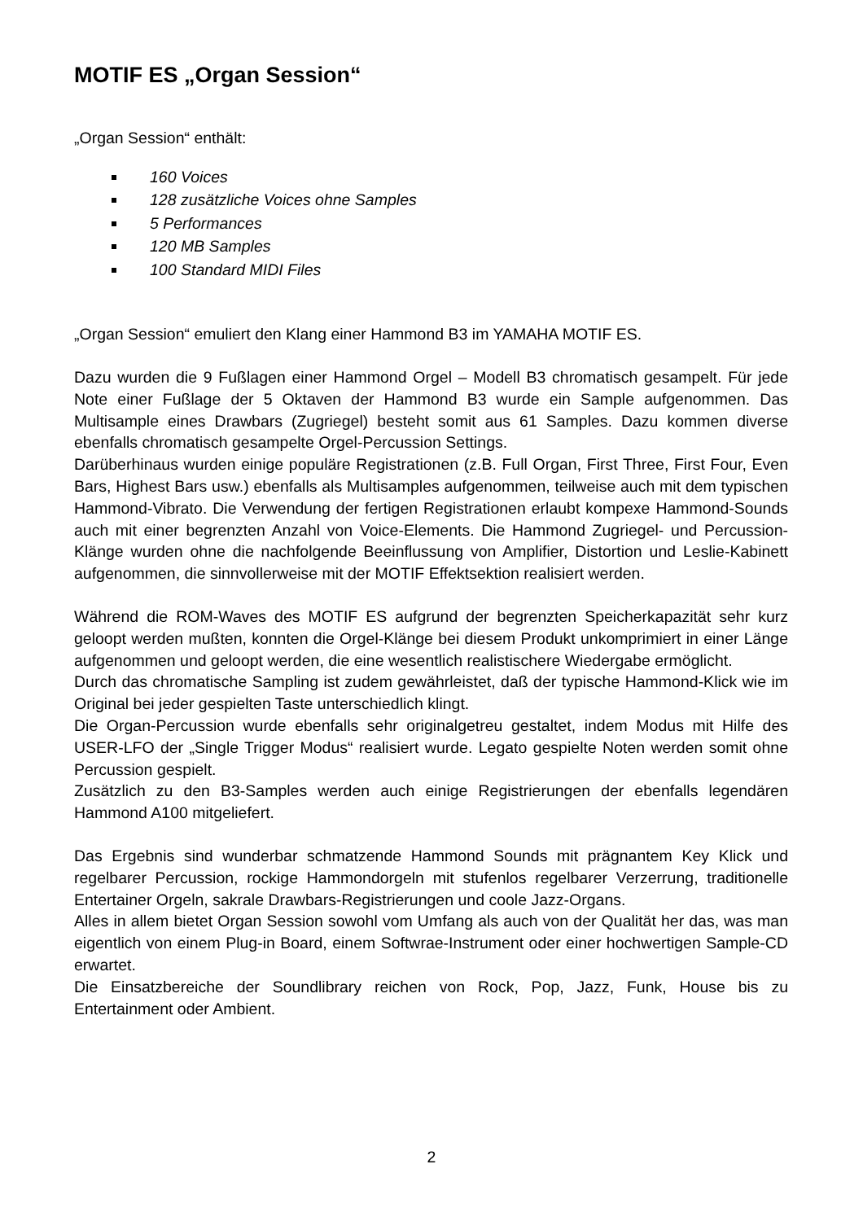MOTIF ES „Organ Session“
„Organ Session“ enthält:
160 Voices
128 zusätzliche Voices ohne Samples
5 Performances
120 MB Samples
100 Standard MIDI Files
„Organ Session“ emuliert den Klang einer Hammond B3 im YAMAHA MOTIF ES.
Dazu wurden die 9 Fußlagen einer Hammond Orgel – Modell B3 chromatisch gesampelt. Für jede Note einer Fußlage der 5 Oktaven der Hammond B3 wurde ein Sample aufgenommen. Das Multisample eines Drawbars (Zugriegel) besteht somit aus 61 Samples. Dazu kommen diverse ebenfalls chromatisch gesampelte Orgel-Percussion Settings.
Darüberhinaus wurden einige populäre Registrationen (z.B. Full Organ, First Three, First Four, Even Bars, Highest Bars usw.) ebenfalls als Multisamples aufgenommen, teilweise auch mit dem typischen Hammond-Vibrato. Die Verwendung der fertigen Registrationen erlaubt kompexe Hammond-Sounds auch mit einer begrenzten Anzahl von Voice-Elements. Die Hammond Zugriegel- und Percussion-Klänge wurden ohne die nachfolgende Beeinflussung von Amplifier, Distortion und Leslie-Kabinett aufgenommen, die sinnvollerweise mit der MOTIF Effektsektion realisiert werden.
Während die ROM-Waves des MOTIF ES aufgrund der begrenzten Speicherkapazität sehr kurz geloopt werden mußten, konnten die Orgel-Klänge bei diesem Produkt unkomprimiert in einer Länge aufgenommen und geloopt werden, die eine wesentlich realistischere Wiedergabe ermöglicht.
Durch das chromatische Sampling ist zudem gewährleistet, daß der typische Hammond-Klick wie im Original bei jeder gespielten Taste unterschiedlich klingt.
Die Organ-Percussion wurde ebenfalls sehr originalgetreu gestaltet, indem Modus mit Hilfe des USER-LFO der „Single Trigger Modus“ realisiert wurde. Legato gespielte Noten werden somit ohne Percussion gespielt.
Zusätzlich zu den B3-Samples werden auch einige Registrierungen der ebenfalls legendären Hammond A100 mitgeliefert.
Das Ergebnis sind wunderbar schmatzende Hammond Sounds mit prägnantem Key Klick und regelbarer Percussion, rockige Hammondorgeln mit stufenlos regelbarer Verzerrung, traditionelle Entertainer Orgeln, sakrale Drawbars-Registrierungen und coole Jazz-Organs.
Alles in allem bietet Organ Session sowohl vom Umfang als auch von der Qualität her das, was man eigentlich von einem Plug-in Board, einem Softwrae-Instrument oder einer hochwertigen Sample-CD erwartet.
Die Einsatzbereiche der Soundlibrary reichen von Rock, Pop, Jazz, Funk, House bis zu Entertainment oder Ambient.
2